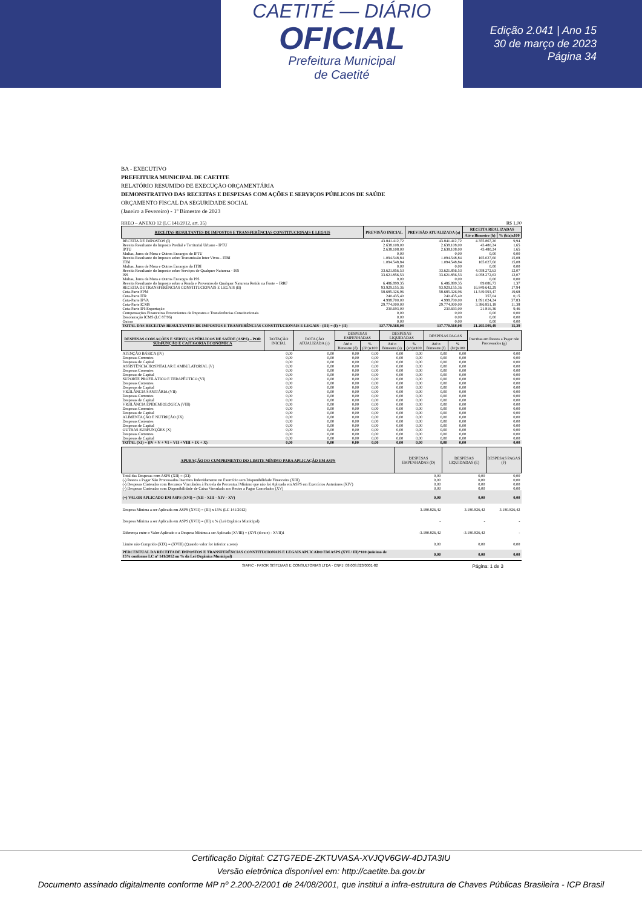CAETITÉ — DIÁRIO
OFICIAL
Prefeitura Municipal
de Caetité
Edição 2.041 | Ano 15
30 de março de 2023
Página 34
BA - EXECUTIVO
PREFEITURA MUNICIPAL DE CAETITE
RELATÓRIO RESUMIDO DE EXECUÇÃO ORÇAMENTÁRIA
DEMONSTRATIVO DAS RECEITAS E DESPESAS COM AÇÕES E SERVIÇOS PÚBLICOS DE SAÚDE
ORÇAMENTO FISCAL DA SEGURIDADE SOCIAL
(Janeiro a Fevereiro) - 1º Bimestre de 2023
RREO – ANEXO 12 (LC 141/2012, art. 35) R$ 1,00
| RECEITAS RESULTANTES DE IMPOSTOS E TRANSFERÊNCIAS CONSTITUCIONAIS E LEGAIS | PREVISÃO INICIAL | PREVISÃO ATUALIZADA (a) | RECEITA REALIZADAS | |
| --- | --- | --- | --- | --- |
| | | | Até o Bimestre (b) | % (b/a)x100 |
| RECEITA DE IMPOSTOS (I) | 43.841.412,72 | 43.841.412,72 | 4.355.867,20 | 9,94 |
| Receita Resultante do Imposto Predial e Territorial Urbano - IPTU | 2.638.108,00 | 2.638.108,00 | 43.480,24 | 1,65 |
| IPTU | 2.638.108,00 | 2.638.108,00 | 43.480,24 | 1,65 |
| Multas, Juros de Mora e Outros Encargos do IPTU | 0,00 | 0,00 | 0,00 | 0,00 |
| Receita Resultante do Imposto sobre Transmissão Inter Vivos - ITBI | 1.094.548,84 | 1.094.548,84 | 165.027,60 | 15,08 |
| ITBI | 1.094.548,84 | 1.094.548,84 | 165.027,60 | 15,08 |
| Multas, Juros de Mora e Outros Encargos do ITBI | 0,00 | 0,00 | 0,00 | 0,00 |
| Receita Resultante do Imposto sobre Serviços de Qualquer Natureza - ISS | 33.621.856,53 | 33.621.856,53 | 4.058.272,63 | 12,07 |
| ISS | 33.621.856,53 | 33.621.856,53 | 4.058.272,63 | 12,07 |
| Multas, Juros de Mora e Outros Encargos do ISS | 0,00 | 0,00 | 0,00 | 0,00 |
| Receita Resultante do Imposto sobre a Renda e Proventos de Qualquer Natureza Retido na Fonte – IRRF | 6.486.899,35 | 6.486.899,35 | 89.086,73 | 1,37 |
| RECEITA DE TRANSFERÊNCIAS CONSTITUCIONAIS E LEGAIS (II) | 93.929.155,36 | 93.929.155,36 | 16.849.642,29 | 17,94 |
| Cota-Parte FPM | 58.685.326,96 | 58.685.326,96 | 11.549.593,47 | 19,68 |
| Cota-Parte ITR | 240.435,40 | 240.435,40 | 357,04 | 0,15 |
| Cota-Parte IPVA | 4.998.700,00 | 4.998.700,00 | 1.891.024,24 | 37,83 |
| Cota-Parte ICMS | 29.774.000,00 | 29.774.000,00 | 3.386.851,18 | 11,38 |
| Cota-Parte IPI-Exportação | 230.693,00 | 230.693,00 | 21.816,36 | 9,46 |
| Compensações Financeiras Provenientes de Impostos e Transferências Constitucionais | 0,00 | 0,00 | 0,00 | 0,00 |
| Desoneração ICMS (LC 87/96) | 0,00 | 0,00 | 0,00 | 0,00 |
| Outras | 0,00 | 0,00 | 0,00 | 0,00 |
| TOTAL DAS RECEITAS RESULTANTES DE IMPOSTOS E TRANFERÊNCIAS CONSTITUCIONAIS E LEGAIS - (III) = (I) + (II) | 137.770.568,08 | 137.770.568,08 | 21.205.509,49 | 15,39 |
| DESPESAS COM AÇÕES E SERVIÇOS PÚBLICOS DE SAÚDE (ASPS) – POR SUBFUNÇÃO E CATEGORIA ECONÔMICA | DOTAÇÃO INICIAL | DOTAÇÃO ATUALIZADA (c) | DESPESAS EMPENHADAS | | DESPESAS LIQUIDADAS | | DESPESAS PAGAS | | Inscritas em Restos a Pagar não Processados (g) |
| --- | --- | --- | --- | --- | --- | --- | --- | --- | --- |
| | | | Até o Bimestre (d) | % (d/c)x100 | Até o Bimestre (e) | % (e/c)x100 | Até o Bimestre (f) | % (f/c)x100 | |
| ATENÇÃO BÁSICA (IV) | 0,00 | 0,00 | 0,00 | 0,00 | 0,00 | 0,00 | 0,00 | 0,00 | 0,00 |
| Despesas Correntes | 0,00 | 0,00 | 0,00 | 0,00 | 0,00 | 0,00 | 0,00 | 0,00 | 0,00 |
| Despesas de Capital | 0,00 | 0,00 | 0,00 | 0,00 | 0,00 | 0,00 | 0,00 | 0,00 | 0,00 |
| ASSISTÊNCIA HOSPITALAR E AMBULATORIAL (V) | 0,00 | 0,00 | 0,00 | 0,00 | 0,00 | 0,00 | 0,00 | 0,00 | 0,00 |
| Despesas Correntes | 0,00 | 0,00 | 0,00 | 0,00 | 0,00 | 0,00 | 0,00 | 0,00 | 0,00 |
| Despesas de Capital | 0,00 | 0,00 | 0,00 | 0,00 | 0,00 | 0,00 | 0,00 | 0,00 | 0,00 |
| SUPORTE PROFILÁTICO E TERAPÊUTICO (VI) | 0,00 | 0,00 | 0,00 | 0,00 | 0,00 | 0,00 | 0,00 | 0,00 | 0,00 |
| Despesas Correntes | 0,00 | 0,00 | 0,00 | 0,00 | 0,00 | 0,00 | 0,00 | 0,00 | 0,00 |
| Despesas de Capital | 0,00 | 0,00 | 0,00 | 0,00 | 0,00 | 0,00 | 0,00 | 0,00 | 0,00 |
| VIGILÂNCIA SANITÁRIA (VII) | 0,00 | 0,00 | 0,00 | 0,00 | 0,00 | 0,00 | 0,00 | 0,00 | 0,00 |
| Despesas Correntes | 0,00 | 0,00 | 0,00 | 0,00 | 0,00 | 0,00 | 0,00 | 0,00 | 0,00 |
| Despesas de Capital | 0,00 | 0,00 | 0,00 | 0,00 | 0,00 | 0,00 | 0,00 | 0,00 | 0,00 |
| VIGILÂNCIA EPIDEMIOLÓGICA (VIII) | 0,00 | 0,00 | 0,00 | 0,00 | 0,00 | 0,00 | 0,00 | 0,00 | 0,00 |
| Despesas Correntes | 0,00 | 0,00 | 0,00 | 0,00 | 0,00 | 0,00 | 0,00 | 0,00 | 0,00 |
| Despesas de Capital | 0,00 | 0,00 | 0,00 | 0,00 | 0,00 | 0,00 | 0,00 | 0,00 | 0,00 |
| ALIMENTAÇÃO E NUTRIÇÃO (IX) | 0,00 | 0,00 | 0,00 | 0,00 | 0,00 | 0,00 | 0,00 | 0,00 | 0,00 |
| Despesas Correntes | 0,00 | 0,00 | 0,00 | 0,00 | 0,00 | 0,00 | 0,00 | 0,00 | 0,00 |
| Despesas de Capital | 0,00 | 0,00 | 0,00 | 0,00 | 0,00 | 0,00 | 0,00 | 0,00 | 0,00 |
| OUTRAS SUBFUNÇÕES (X) | 0,00 | 0,00 | 0,00 | 0,00 | 0,00 | 0,00 | 0,00 | 0,00 | 0,00 |
| Despesas Correntes | 0,00 | 0,00 | 0,00 | 0,00 | 0,00 | 0,00 | 0,00 | 0,00 | 0,00 |
| Despesas de Capital | 0,00 | 0,00 | 0,00 | 0,00 | 0,00 | 0,00 | 0,00 | 0,00 | 0,00 |
| TOTAL (XI) = (IV + V + VI + VII + VIII + IX + X) | 0,00 | 0,00 | 0,00 | 0,00 | 0,00 | 0,00 | 0,00 | 0,00 | 0,00 |
| APURAÇÃO DO CUMPRIMENTO DO LIMITE MÍNIMO PARA APLICAÇÃO EM ASPS | DESPESAS EMPENHADAS (D) | DESPESAS LIQUIDADAS (E) | DESPESAS PAGAS (F) |
| --- | --- | --- | --- |
| Total das Despesas com ASPS (XII) = (XI) | 0,00 | 0,00 | 0,00 |
| (-) Restos a Pagar Não Processados Inscritos Indevidamente no Exercício sem Disponibilidade Financeira (XIII) | 0,00 | 0,00 | 0,00 |
| (-) Despesas Custeadas com Recursos Vinculados à Parcela do Percentual Mínimo que não foi Aplicada em ASPS em Exercícios Anteriores (XIV) | 0,00 | 0,00 | 0,00 |
| (-) Despesas Custeadas com Disponibilidade de Caixa Vinculada aos Restos a Pagar Cancelados (XV) | 0,00 | 0,00 | 0,00 |
| (=) VALOR APLICADO EM ASPS (XVI) = (XII - XIII - XIV - XV) | 0,00 | 0,00 | 0,00 |
| Despesa Mínima a ser Aplicada em ASPS (XVII) = (III) x 15% (LC 141/2012) | 3.180.826,42 | 3.180.826,42 | 3.180.826,42 |
| Despesa Mínima a ser Aplicada em ASPS (XVII) = (III) x % (Lei Orgânica Municipal) | - | - | - |
| Diferença entre o Valor Aplicado e a Despesa Mínima a ser Aplicada (XVIII) = (XVI (d ou e) - XVII)1 | -3.180.826,42 | -3.180.826,42 | - |
| Limite não Cumprido (XIX) = (XVIII) (Quando valor for inferior a zero) | 0,00 | 0,00 | 0,00 |
| PERCENTUAL DA RECEITA DE IMPOSTOS E TRANSFERÊNCIAS CONSTITUCIONAIS E LEGAIS APLICADO EM ASPS (XVI / III)*100 (mínimo de 15% conforme LC nº 141/2012 ou % da Lei Orgânica Municipal) | 0,00 | 0,00 | 0,00 |
SIAFIC - FATOR SISTEMAS E CONSULTORIAS LTDA - CNPJ: 08.003.823/0001-82 Página: 1 de 3
Certificação Digital: CZTG7EDE-ZKTUVASA-XVJQV6GW-4DJTA3IU
Versão eletrônica disponível em: http://caetite.ba.gov.br
Documento assinado digitalmente conforme MP nº 2.200-2/2001 de 24/08/2001, que institui a infra-estrutura de Chaves Públicas Brasileira - ICP Brasil